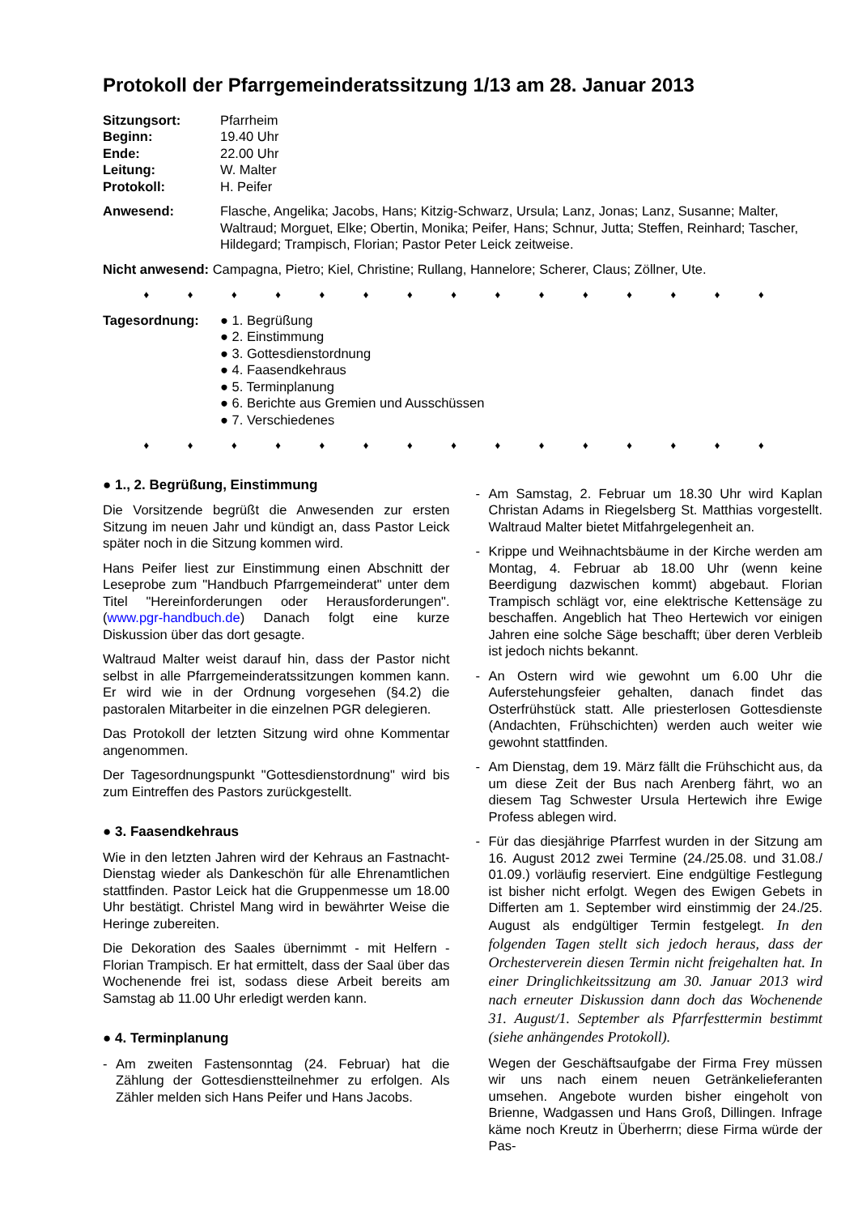Protokoll der Pfarrgemeinderatssitzung 1/13 am 28. Januar 2013
Sitzungsort: Pfarrheim
Beginn: 19.40 Uhr
Ende: 22.00 Uhr
Leitung: W. Malter
Protokoll: H. Peifer
Anwesend: Flasche, Angelika; Jacobs, Hans; Kitzig-Schwarz, Ursula; Lanz, Jonas; Lanz, Susanne; Malter, Waltraud; Morguet, Elke; Obertin, Monika; Peifer, Hans; Schnur, Jutta; Steffen, Reinhard; Tascher, Hildegard; Trampisch, Florian; Pastor Peter Leick zeitweise.
Nicht anwesend: Campagna, Pietro; Kiel, Christine; Rullang, Hannelore; Scherer, Claus; Zöllner, Ute.
♦ ♦ ♦ ♦ ♦ ♦ ♦ ♦ ♦ ♦ ♦ ♦ ♦ ♦ ♦
Tagesordnung: ● 1. Begrüßung
● 2. Einstimmung
● 3. Gottesdienstordnung
● 4. Faasendkehraus
● 5. Terminplanung
● 6. Berichte aus Gremien und Ausschüssen
● 7. Verschiedenes
♦ ♦ ♦ ♦ ♦ ♦ ♦ ♦ ♦ ♦ ♦ ♦ ♦ ♦ ♦
● 1., 2. Begrüßung, Einstimmung
Die Vorsitzende begrüßt die Anwesenden zur ersten Sitzung im neuen Jahr und kündigt an, dass Pastor Leick später noch in die Sitzung kommen wird.
Hans Peifer liest zur Einstimmung einen Abschnitt der Leseprobe zum "Handbuch Pfarrgemeinderat" unter dem Titel "Hereinforderungen oder Herausforderungen". (www.pgr-handbuch.de) Danach folgt eine kurze Diskussion über das dort gesagte.
Waltraud Malter weist darauf hin, dass der Pastor nicht selbst in alle Pfarrgemeinderatssitzungen kommen kann. Er wird wie in der Ordnung vorgesehen (§4.2) die pastoralen Mitarbeiter in die einzelnen PGR delegieren.
Das Protokoll der letzten Sitzung wird ohne Kommentar angenommen.
Der Tagesordnungspunkt "Gottesdienstordnung" wird bis zum Eintreffen des Pastors zurückgestellt.
● 3. Faasendkehraus
Wie in den letzten Jahren wird der Kehraus an Fastnacht-Dienstag wieder als Dankeschön für alle Ehrenamtlichen stattfinden. Pastor Leick hat die Gruppenmesse um 18.00 Uhr bestätigt. Christel Mang wird in bewährter Weise die Heringe zubereiten.
Die Dekoration des Saales übernimmt - mit Helfern - Florian Trampisch. Er hat ermittelt, dass der Saal über das Wochenende frei ist, sodass diese Arbeit bereits am Samstag ab 11.00 Uhr erledigt werden kann.
● 4. Terminplanung
- Am zweiten Fastensonntag (24. Februar) hat die Zählung der Gottesdienstteilnehmer zu erfolgen. Als Zähler melden sich Hans Peifer und Hans Jacobs.
- Am Samstag, 2. Februar um 18.30 Uhr wird Kaplan Christan Adams in Riegelsberg St. Matthias vorgestellt. Waltraud Malter bietet Mitfahrgelegenheit an.
- Krippe und Weihnachtsbäume in der Kirche werden am Montag, 4. Februar ab 18.00 Uhr (wenn keine Beerdigung dazwischen kommt) abgebaut. Florian Trampisch schlägt vor, eine elektrische Kettensäge zu beschaffen. Angeblich hat Theo Hertewich vor einigen Jahren eine solche Säge beschafft; über deren Verbleib ist jedoch nichts bekannt.
- An Ostern wird wie gewohnt um 6.00 Uhr die Auferstehungsfeier gehalten, danach findet das Osterfrühstück statt. Alle priesterlosen Gottesdienste (Andachten, Frühschichten) werden auch weiter wie gewohnt stattfinden.
- Am Dienstag, dem 19. März fällt die Frühschicht aus, da um diese Zeit der Bus nach Arenberg fährt, wo an diesem Tag Schwester Ursula Hertewich ihre Ewige Profess ablegen wird.
- Für das diesjährige Pfarrfest wurden in der Sitzung am 16. August 2012 zwei Termine (24./25.08. und 31.08./ 01.09.) vorläufig reserviert. Eine endgültige Festlegung ist bisher nicht erfolgt. Wegen des Ewigen Gebets in Differten am 1. September wird einstimmig der 24./25. August als endgültiger Termin festgelegt. In den folgenden Tagen stellt sich jedoch heraus, dass der Orchesterverein diesen Termin nicht freigehalten hat. In einer Dringlichkeitssitzung am 30. Januar 2013 wird nach erneuter Diskussion dann doch das Wochenende 31. August/1. September als Pfarrfesttermin bestimmt (siehe anhängendes Protokoll).
Wegen der Geschäftsaufgabe der Firma Frey müssen wir uns nach einem neuen Getränkelieferanten umsehen. Angebote wurden bisher eingeholt von Brienne, Wadgassen und Hans Groß, Dillingen. Infrage käme noch Kreutz in Überherrn; diese Firma würde der Pas-